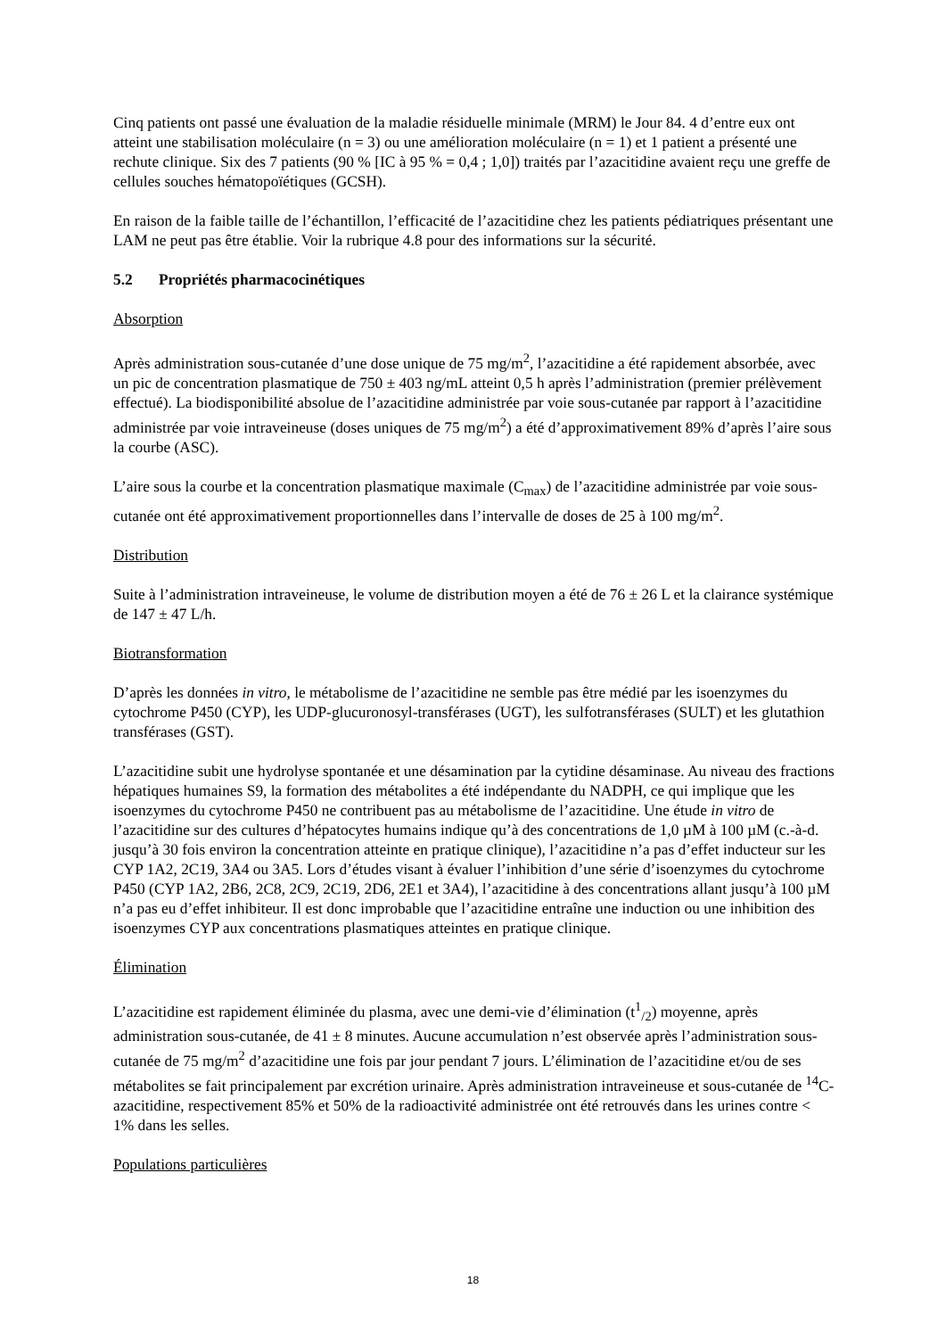Cinq patients ont passé une évaluation de la maladie résiduelle minimale (MRM) le Jour 84. 4 d’entre eux ont atteint une stabilisation moléculaire (n = 3) ou une amélioration moléculaire (n = 1) et 1 patient a présenté une rechute clinique. Six des 7 patients (90 % [IC à 95 % = 0,4 ; 1,0]) traités par l’azacitidine avaient reçu une greffe de cellules souches hématopoïétiques (GCSH).
En raison de la faible taille de l’échantillon, l’efficacité de l’azacitidine chez les patients pédiatriques présentant une LAM ne peut pas être établie. Voir la rubrique 4.8 pour des informations sur la sécurité.
5.2 Propriétés pharmacocinétiques
Absorption
Après administration sous-cutanée d’une dose unique de 75 mg/m<sup>2</sup>, l’azacitidine a été rapidement absorbée, avec un pic de concentration plasmatique de 750 ± 403 ng/mL atteint 0,5 h après l’administration (premier prélèvement effectué). La biodisponibilité absolue de l’azacitidine administrée par voie sous-cutanée par rapport à l’azacitidine administrée par voie intraveineuse (doses uniques de 75 mg/m<sup>2</sup>) a été d’approximativement 89% d’après l’aire sous la courbe (ASC).
L’aire sous la courbe et la concentration plasmatique maximale (C<sub>max</sub>) de l’azacitidine administrée par voie sous-cutanée ont été approximativement proportionnelles dans l’intervalle de doses de 25 à 100 mg/m<sup>2</sup>.
Distribution
Suite à l’administration intraveineuse, le volume de distribution moyen a été de 76 ± 26 L et la clairance systémique de 147 ± 47 L/h.
Biotransformation
D’après les données in vitro, le métabolisme de l’azacitidine ne semble pas être médié par les isoenzymes du cytochrome P450 (CYP), les UDP-glucuronosyl-transférases (UGT), les sulfotransférases (SULT) et les glutathion transférases (GST).
L’azacitidine subit une hydrolyse spontanée et une désamination par la cytidine désaminase. Au niveau des fractions hépatiques humaines S9, la formation des métabolites a été indépendante du NADPH, ce qui implique que les isoenzymes du cytochrome P450 ne contribuent pas au métabolisme de l’azacitidine. Une étude in vitro de l’azacitidine sur des cultures d’hépatocytes humains indique qu’à des concentrations de 1,0 µM à 100 µM (c.-à-d. jusqu’à 30 fois environ la concentration atteinte en pratique clinique), l’azacitidine n’a pas d’effet inducteur sur les CYP 1A2, 2C19, 3A4 ou 3A5. Lors d’études visant à évaluer l’inhibition d’une série d’isoenzymes du cytochrome P450 (CYP 1A2, 2B6, 2C8, 2C9, 2C19, 2D6, 2E1 et 3A4), l’azacitidine à des concentrations allant jusqu’à 100 µM n’a pas eu d’effet inhibiteur. Il est donc improbable que l’azacitidine entraîne une induction ou une inhibition des isoenzymes CYP aux concentrations plasmatiques atteintes en pratique clinique.
Élimination
L’azacitidine est rapidement éliminée du plasma, avec une demi-vie d’élimination (t<sup>1</sup><sub>/2</sub>) moyenne, après administration sous-cutanée, de 41 ± 8 minutes. Aucune accumulation n’est observée après l’administration sous-cutanée de 75 mg/m<sup>2</sup> d’azacitidine une fois par jour pendant 7 jours. L’élimination de l’azacitidine et/ou de ses métabolites se fait principalement par excrétion urinaire. Après administration intraveineuse et sous-cutanée de <sup>14</sup>C-azacitidine, respectivement 85% et 50% de la radioactivité administrée ont été retrouvés dans les urines contre < 1% dans les selles.
Populations particulières
18